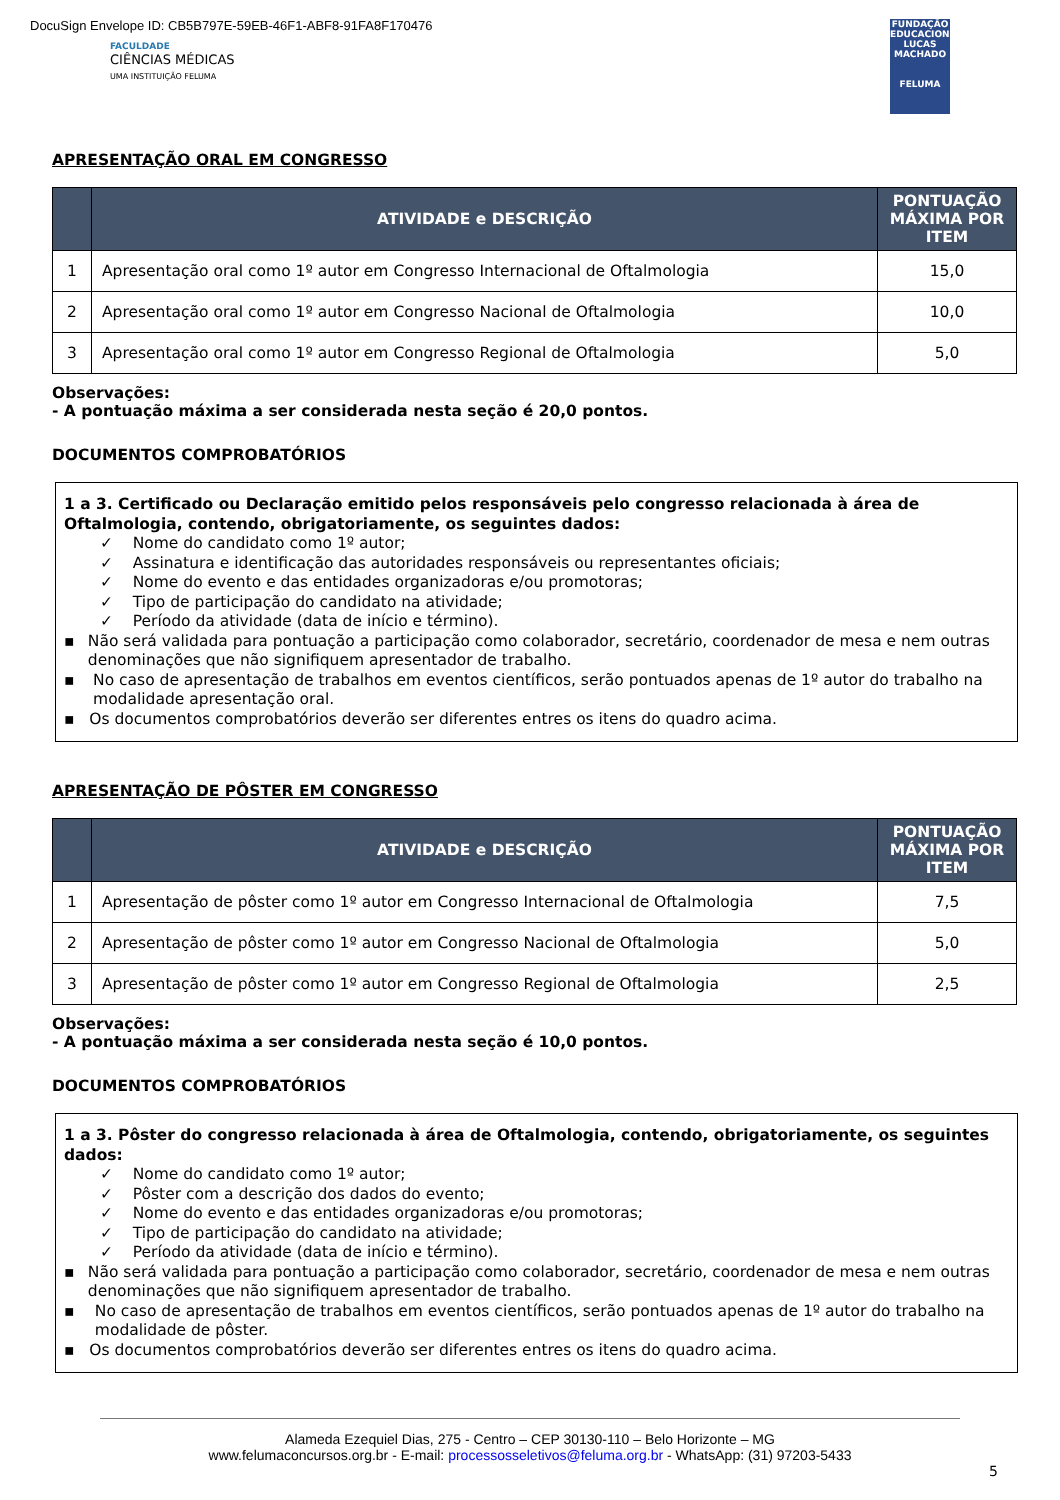DocuSign Envelope ID: CB5B797E-59EB-46F1-ABF8-91FA8F170476
FACULDADE
CIÊNCIAS MÉDICAS
UMA INSTITUIÇÃO FELUMA
FUNDAÇÃO EDUCACIONAL LUCAS MACHADO
FELUMA
APRESENTAÇÃO ORAL EM CONGRESSO
| | ATIVIDADE e DESCRIÇÃO | PONTUAÇÃO MÁXIMA POR ITEM |
| --- | --- | --- |
| 1 | Apresentação oral como 1º autor em Congresso Internacional de Oftalmologia | 15,0 |
| 2 | Apresentação oral como 1º autor em Congresso Nacional de Oftalmologia | 10,0 |
| 3 | Apresentação oral como 1º autor em Congresso Regional de Oftalmologia | 5,0 |
Observações:
- A pontuação máxima a ser considerada nesta seção é 20,0 pontos.
DOCUMENTOS COMPROBATÓRIOS
1 a 3. Certificado ou Declaração emitido pelos responsáveis pelo congresso relacionada à área de Oftalmologia, contendo, obrigatoriamente, os seguintes dados:
✓ Nome do candidato como 1º autor;
✓ Assinatura e identificação das autoridades responsáveis ou representantes oficiais;
✓ Nome do evento e das entidades organizadoras e/ou promotoras;
✓ Tipo de participação do candidato na atividade;
✓ Período da atividade (data de início e término).
▪ Não será validada para pontuação a participação como colaborador, secretário, coordenador de mesa e nem outras denominações que não signifiquem apresentador de trabalho.
▪ No caso de apresentação de trabalhos em eventos científicos, serão pontuados apenas de 1º autor do trabalho na modalidade apresentação oral.
▪ Os documentos comprobatórios deverão ser diferentes entres os itens do quadro acima.
APRESENTAÇÃO DE PÔSTER EM CONGRESSO
| | ATIVIDADE e DESCRIÇÃO | PONTUAÇÃO MÁXIMA POR ITEM |
| --- | --- | --- |
| 1 | Apresentação de pôster como 1º autor em Congresso Internacional de Oftalmologia | 7,5 |
| 2 | Apresentação de pôster como 1º autor em Congresso Nacional de Oftalmologia | 5,0 |
| 3 | Apresentação de pôster como 1º autor em Congresso Regional de Oftalmologia | 2,5 |
Observações:
- A pontuação máxima a ser considerada nesta seção é 10,0 pontos.
DOCUMENTOS COMPROBATÓRIOS
1 a 3. Pôster do congresso relacionada à área de Oftalmologia, contendo, obrigatoriamente, os seguintes dados:
✓ Nome do candidato como 1º autor;
✓ Pôster com a descrição dos dados do evento;
✓ Nome do evento e das entidades organizadoras e/ou promotoras;
✓ Tipo de participação do candidato na atividade;
✓ Período da atividade (data de início e término).
▪ Não será validada para pontuação a participação como colaborador, secretário, coordenador de mesa e nem outras denominações que não signifiquem apresentador de trabalho.
▪ No caso de apresentação de trabalhos em eventos científicos, serão pontuados apenas de 1º autor do trabalho na modalidade de pôster.
▪ Os documentos comprobatórios deverão ser diferentes entres os itens do quadro acima.
Alameda Ezequiel Dias, 275 - Centro – CEP 30130-110 – Belo Horizonte – MG
www.felumaconcursos.org.br - E-mail: processosseletivos@feluma.org.br - WhatsApp: (31) 97203-5433
5